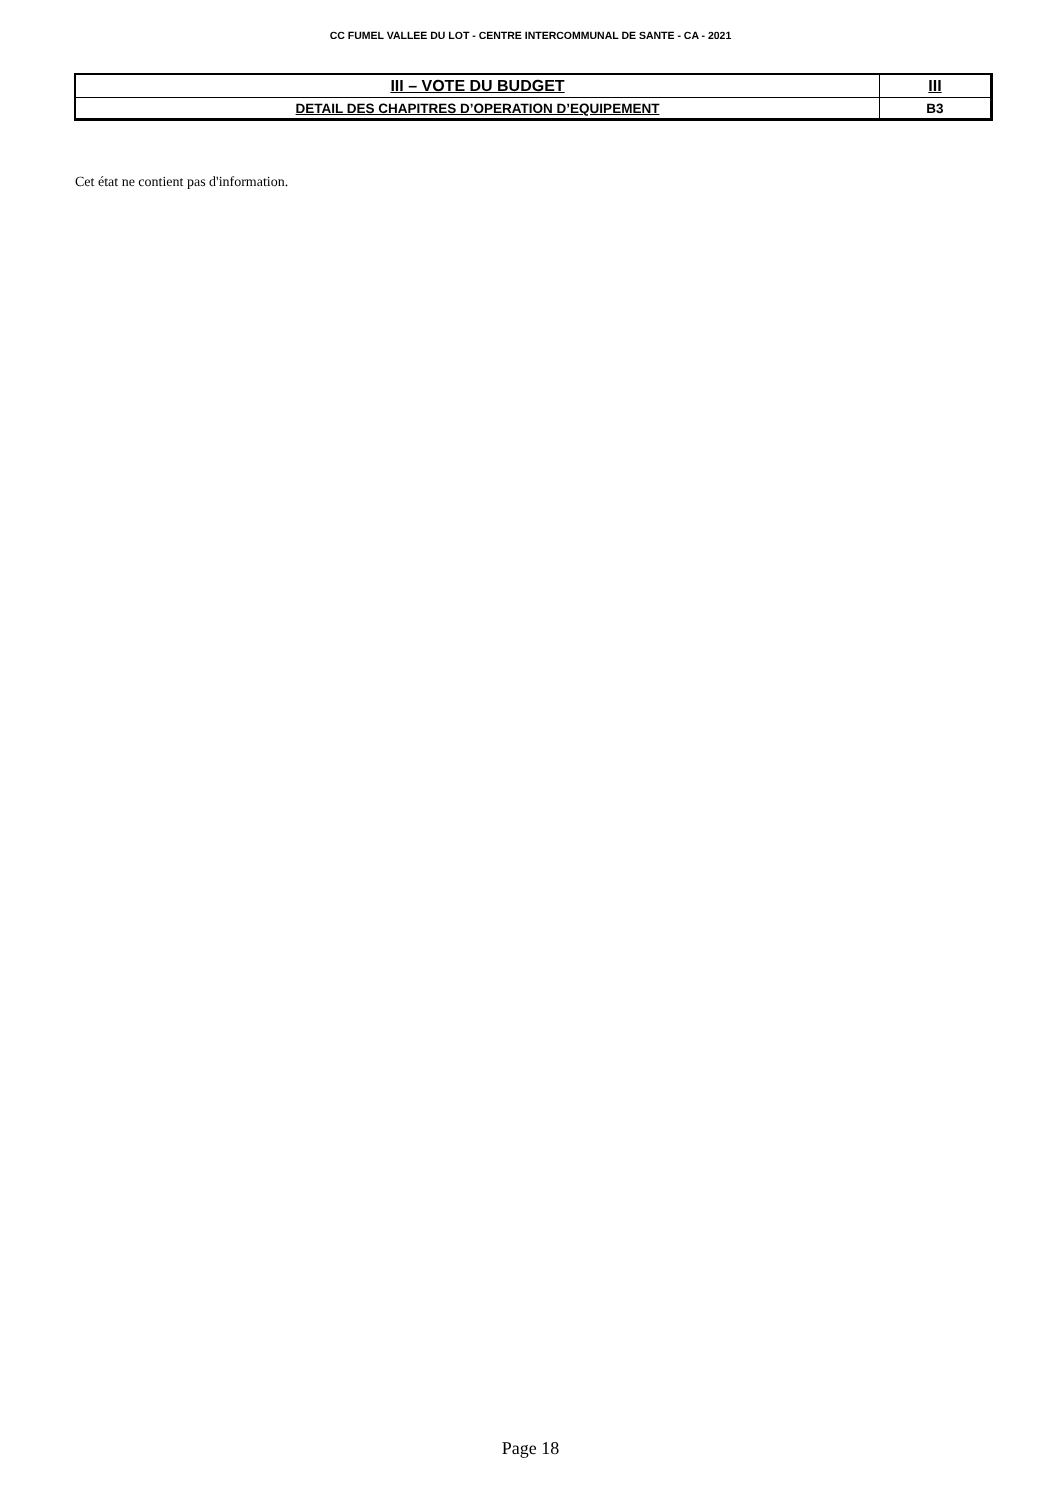CC FUMEL VALLEE DU LOT - CENTRE INTERCOMMUNAL DE SANTE - CA - 2021
| III – VOTE DU BUDGET | III |
| DETAIL DES CHAPITRES D’OPERATION D’EQUIPEMENT | B3 |
Cet état ne contient pas d'information.
Page 18